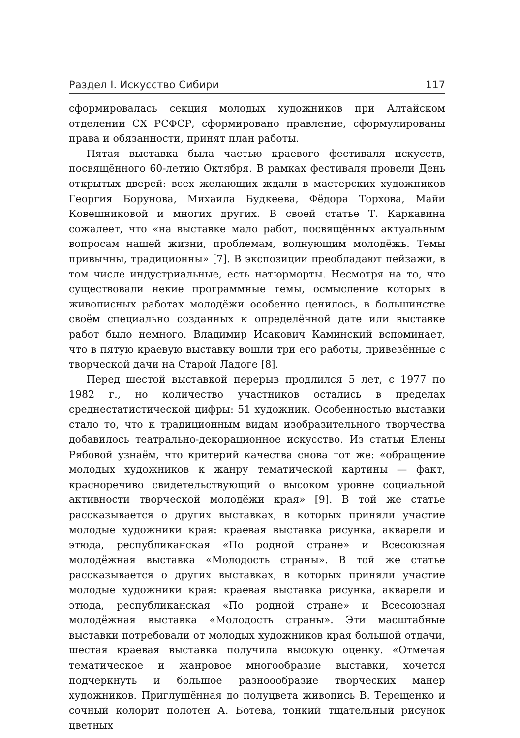Раздел I. Искусство Сибири 117
сформировалась секция молодых художников при Алтайском отделении СХ РСФСР, сформировано правление, сформулированы права и обязанности, принят план работы.
Пятая выставка была частью краевого фестиваля искусств, посвящённого 60-летию Октября. В рамках фестиваля провели День открытых дверей: всех желающих ждали в мастерских художников Георгия Борунова, Михаила Будкеева, Фёдора Торхова, Майи Ковешниковой и многих других. В своей статье Т. Каркавина сожалеет, что «на выставке мало работ, посвящённых актуальным вопросам нашей жизни, проблемам, волнующим молодёжь. Темы привычны, традиционны» [7]. В экспозиции преобладают пейзажи, в том числе индустриальные, есть натюрморты. Несмотря на то, что существовали некие программные темы, осмысление которых в живописных работах молодёжи особенно ценилось, в большинстве своём специально созданных к определённой дате или выставке работ было немного. Владимир Исакович Каминский вспоминает, что в пятую краевую выставку вошли три его работы, привезённые с творческой дачи на Старой Ладоге [8].
Перед шестой выставкой перерыв продлился 5 лет, с 1977 по 1982 г., но количество участников остались в пределах среднестатистической цифры: 51 художник. Особенностью выставки стало то, что к традиционным видам изобразительного творчества добавилось театрально-декорационное искусство. Из статьи Елены Рябовой узнаём, что критерий качества снова тот же: «обращение молодых художников к жанру тематической картины — факт, красноречиво свидетельствующий о высоком уровне социальной активности творческой молодёжи края» [9]. В той же статье рассказывается о других выставках, в которых приняли участие молодые художники края: краевая выставка рисунка, акварели и этюда, республиканская «По родной стране» и Всесоюзная молодёжная выставка «Молодость страны». В той же статье рассказывается о других выставках, в которых приняли участие молодые художники края: краевая выставка рисунка, акварели и этюда, республиканская «По родной стране» и Всесоюзная молодёжная выставка «Молодость страны». Эти масштабные выставки потребовали от молодых художников края большой отдачи, шестая краевая выставка получила высокую оценку. «Отмечая тематическое и жанровое многообразие выставки, хочется подчеркнуть и большое разноообразие творческих манер художников. Приглушённая до полуцвета живопись В. Терещенко и сочный колорит полотен А. Ботева, тонкий тщательный рисунок цветных